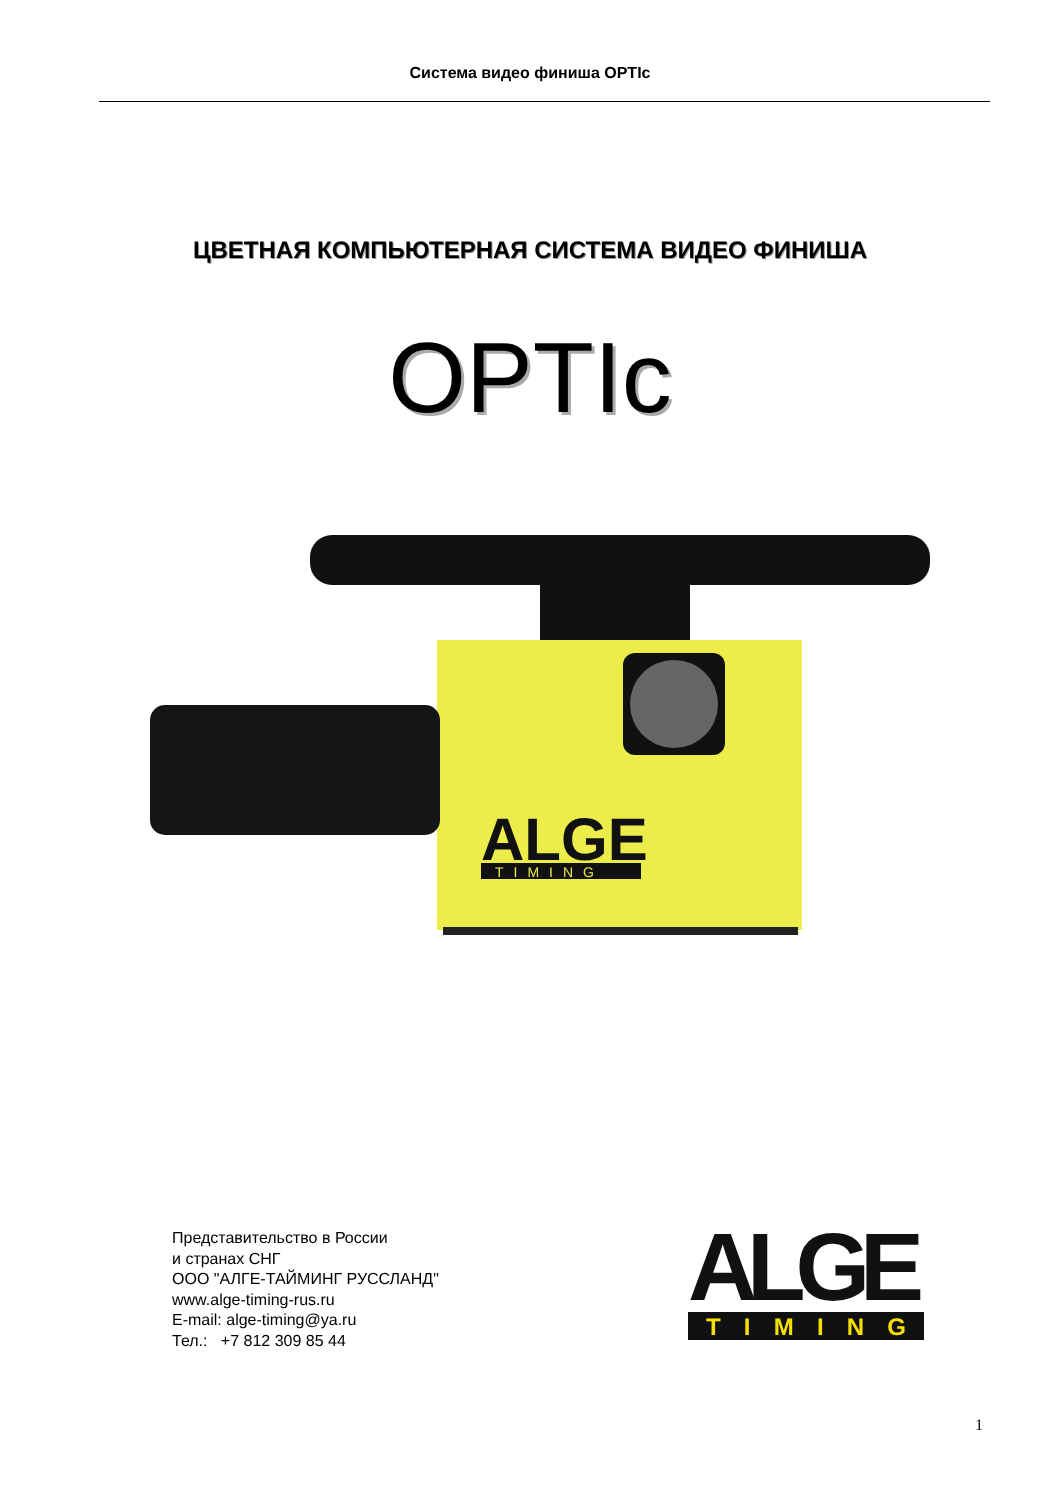Система видео финиша OPTIc
ЦВЕТНАЯ КОМПЬЮТЕРНАЯ СИСТЕМА ВИДЕО ФИНИША
OPTIc
ALGE
TIMING
Представительство в России
и странах СНГ
ООО "АЛГЕ-ТАЙМИНГ РУССЛАНД"
www.alge-timing-rus.ru
E-mail: alge-timing@ya.ru
Тел.: +7 812 309 85 44
ALGE
T I M I N G
1